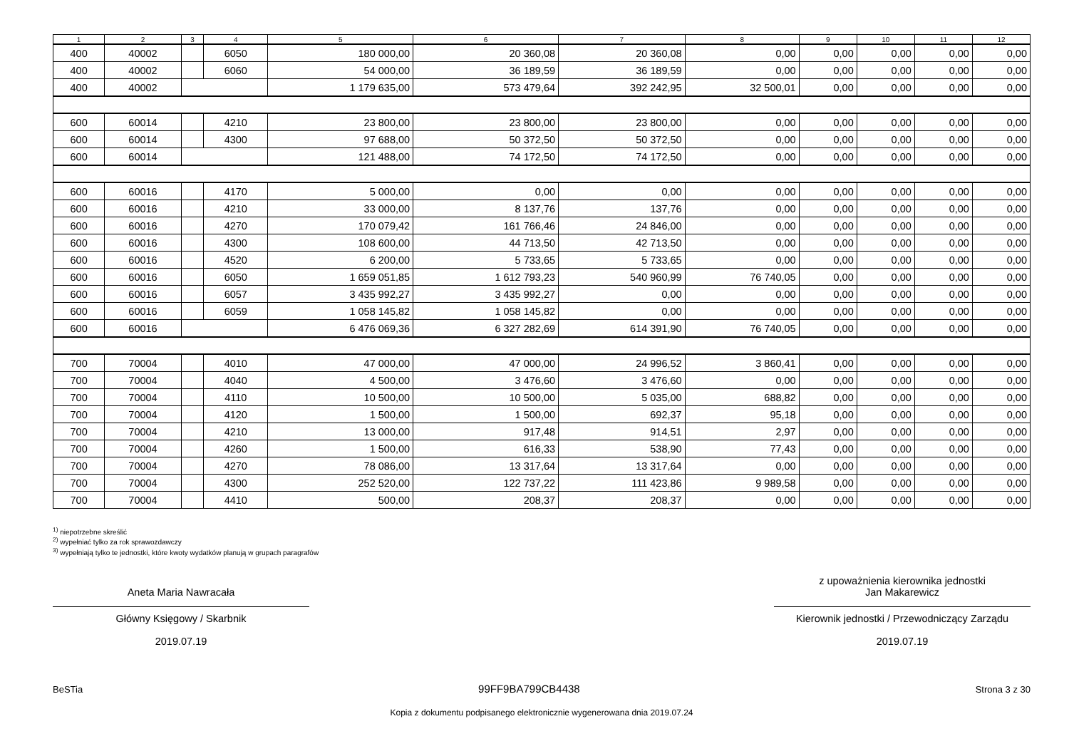| 1 | 2 | 3 | 4 | 5 | 6 | 7 | 8 | 9 | 10 | 11 | 12 |
| --- | --- | --- | --- | --- | --- | --- | --- | --- | --- | --- | --- |
| 400 | 40002 | | 6050 | 180 000,00 | 20 360,08 | 20 360,08 | 0,00 | 0,00 | 0,00 | 0,00 | 0,00 |
| 400 | 40002 | | 6060 | 54 000,00 | 36 189,59 | 36 189,59 | 0,00 | 0,00 | 0,00 | 0,00 | 0,00 |
| 400 | 40002 | | | 1 179 635,00 | 573 479,64 | 392 242,95 | 32 500,01 | 0,00 | 0,00 | 0,00 | 0,00 |
| 600 | 60014 | | 4210 | 23 800,00 | 23 800,00 | 23 800,00 | 0,00 | 0,00 | 0,00 | 0,00 | 0,00 |
| 600 | 60014 | | 4300 | 97 688,00 | 50 372,50 | 50 372,50 | 0,00 | 0,00 | 0,00 | 0,00 | 0,00 |
| 600 | 60014 | | | 121 488,00 | 74 172,50 | 74 172,50 | 0,00 | 0,00 | 0,00 | 0,00 | 0,00 |
| 600 | 60016 | | 4170 | 5 000,00 | 0,00 | 0,00 | 0,00 | 0,00 | 0,00 | 0,00 | 0,00 |
| 600 | 60016 | | 4210 | 33 000,00 | 8 137,76 | 137,76 | 0,00 | 0,00 | 0,00 | 0,00 | 0,00 |
| 600 | 60016 | | 4270 | 170 079,42 | 161 766,46 | 24 846,00 | 0,00 | 0,00 | 0,00 | 0,00 | 0,00 |
| 600 | 60016 | | 4300 | 108 600,00 | 44 713,50 | 42 713,50 | 0,00 | 0,00 | 0,00 | 0,00 | 0,00 |
| 600 | 60016 | | 4520 | 6 200,00 | 5 733,65 | 5 733,65 | 0,00 | 0,00 | 0,00 | 0,00 | 0,00 |
| 600 | 60016 | | 6050 | 1 659 051,85 | 1 612 793,23 | 540 960,99 | 76 740,05 | 0,00 | 0,00 | 0,00 | 0,00 |
| 600 | 60016 | | 6057 | 3 435 992,27 | 3 435 992,27 | 0,00 | 0,00 | 0,00 | 0,00 | 0,00 | 0,00 |
| 600 | 60016 | | 6059 | 1 058 145,82 | 1 058 145,82 | 0,00 | 0,00 | 0,00 | 0,00 | 0,00 | 0,00 |
| 600 | 60016 | | | 6 476 069,36 | 6 327 282,69 | 614 391,90 | 76 740,05 | 0,00 | 0,00 | 0,00 | 0,00 |
| 700 | 70004 | | 4010 | 47 000,00 | 47 000,00 | 24 996,52 | 3 860,41 | 0,00 | 0,00 | 0,00 | 0,00 |
| 700 | 70004 | | 4040 | 4 500,00 | 3 476,60 | 3 476,60 | 0,00 | 0,00 | 0,00 | 0,00 | 0,00 |
| 700 | 70004 | | 4110 | 10 500,00 | 10 500,00 | 5 035,00 | 688,82 | 0,00 | 0,00 | 0,00 | 0,00 |
| 700 | 70004 | | 4120 | 1 500,00 | 1 500,00 | 692,37 | 95,18 | 0,00 | 0,00 | 0,00 | 0,00 |
| 700 | 70004 | | 4210 | 13 000,00 | 917,48 | 914,51 | 2,97 | 0,00 | 0,00 | 0,00 | 0,00 |
| 700 | 70004 | | 4260 | 1 500,00 | 616,33 | 538,90 | 77,43 | 0,00 | 0,00 | 0,00 | 0,00 |
| 700 | 70004 | | 4270 | 78 086,00 | 13 317,64 | 13 317,64 | 0,00 | 0,00 | 0,00 | 0,00 | 0,00 |
| 700 | 70004 | | 4300 | 252 520,00 | 122 737,22 | 111 423,86 | 9 989,58 | 0,00 | 0,00 | 0,00 | 0,00 |
| 700 | 70004 | | 4410 | 500,00 | 208,37 | 208,37 | 0,00 | 0,00 | 0,00 | 0,00 | 0,00 |
<sup>1)</sup> niepotrzebne skreślić
<sup>2)</sup> wypełniać tylko za rok sprawozdawczy
<sup>3)</sup> wypełniają tylko te jednostki, które kwoty wydatków planują w grupach paragrafów
Aneta Maria Nawracała
Główny Księgowy / Skarbnik
2019.07.19
z upoważnienia kierownika jednostki
Jan Makarewicz
Kierownik jednostki / Przewodniczący Zarządu
2019.07.19
BeSTia 99FF9BA799CB4438 Strona 3 z 30
Kopia z dokumentu podpisanego elektronicznie wygenerowana dnia 2019.07.24